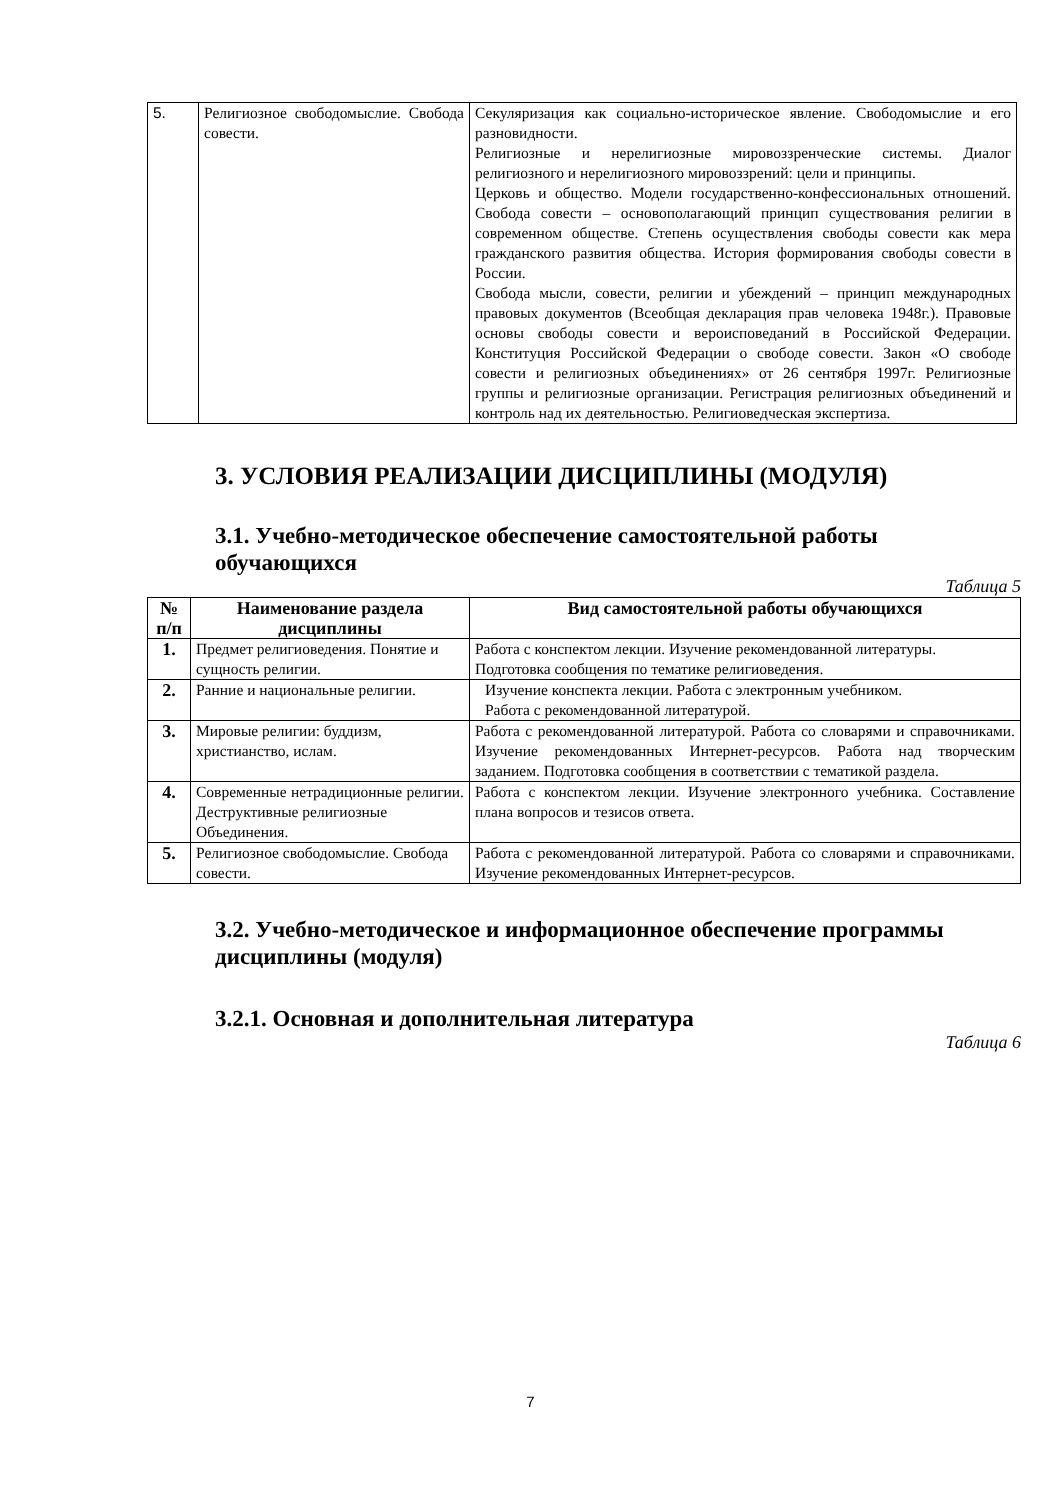| 5. | Религиозное свободомыслие. Свобода совести. | Секуляризация как социально-историческое явление. Свободомыслие и его разновидности. Религиозные и нерелигиозные мировоззренческие системы. Диалог религиозного и нерелигиозного мировоззрений: цели и принципы. Церковь и общество. Модели государственно-конфессиональных отношений. Свобода совести – основополагающий принцип существования религии в современном обществе. Степень осуществления свободы совести как мера гражданского развития общества. История формирования свободы совести в России. Свобода мысли, совести, религии и убеждений – принцип международных правовых документов (Всеобщая декларация прав человека 1948г.). Правовые основы свободы совести и вероисповеданий в Российской Федерации. Конституция Российской Федерации о свободе совести. Закон «О свободе совести и религиозных объединениях» от 26 сентября 1997г. Религиозные группы и религиозные организации. Регистрация религиозных объединений и контроль над их деятельностью. Религиоведческая экспертиза. |
3. УСЛОВИЯ РЕАЛИЗАЦИИ ДИСЦИПЛИНЫ (МОДУЛЯ)
3.1. Учебно-методическое обеспечение самостоятельной работы обучающихся
Таблица 5
| № п/п | Наименование раздела дисциплины | Вид самостоятельной работы обучающихся |
| --- | --- | --- |
| 1. | Предмет религиоведения. Понятие и сущность религии. | Работа с конспектом лекции. Изучение рекомендованной литературы. Подготовка сообщения по тематике религиоведения. |
| 2. | Ранние и национальные религии. | Изучение конспекта лекции. Работа с электронным учебником. Работа с рекомендованной литературой. |
| 3. | Мировые религии: буддизм, христианство, ислам. | Работа с рекомендованной литературой. Работа со словарями и справочниками. Изучение рекомендованных Интернет-ресурсов. Работа над творческим заданием. Подготовка сообщения в соответствии с тематикой раздела. |
| 4. | Современные нетрадиционные религии. Деструктивные религиозные Объединения. | Работа с конспектом лекции. Изучение электронного учебника. Составление плана вопросов и тезисов ответа. |
| 5. | Религиозное свободомыслие. Свобода совести. | Работа с рекомендованной литературой. Работа со словарями и справочниками. Изучение рекомендованных Интернет-ресурсов. |
3.2. Учебно-методическое и информационное обеспечение программы дисциплины (модуля)
3.2.1. Основная и дополнительная литература
Таблица 6
7